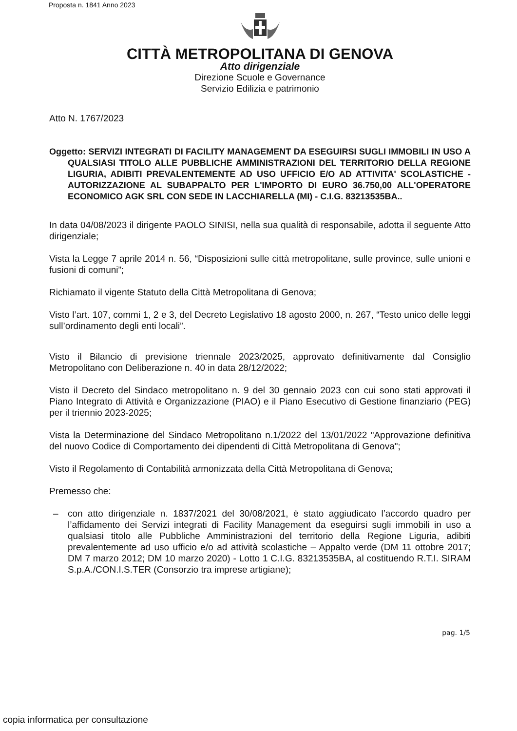Proposta n. 1841 Anno 2023
CITTÀ METROPOLITANA DI GENOVA
Atto dirigenziale
Direzione Scuole e Governance
Servizio Edilizia e patrimonio
Atto N. 1767/2023
Oggetto: SERVIZI INTEGRATI DI FACILITY MANAGEMENT DA ESEGUIRSI SUGLI IMMOBILI IN USO A QUALSIASI TITOLO ALLE PUBBLICHE AMMINISTRAZIONI DEL TERRITORIO DELLA REGIONE LIGURIA, ADIBITI PREVALENTEMENTE AD USO UFFICIO E/O AD ATTIVITA' SCOLASTICHE - AUTORIZZAZIONE AL SUBAPPALTO PER L'IMPORTO DI EURO 36.750,00 ALL'OPERATORE ECONOMICO AGK SRL CON SEDE IN LACCHIARELLA (MI) - C.I.G. 83213535BA..
In data 04/08/2023 il dirigente PAOLO SINISI, nella sua qualità di responsabile, adotta il seguente Atto dirigenziale;
Vista la Legge 7 aprile 2014 n. 56, “Disposizioni sulle città metropolitane, sulle province, sulle unioni e fusioni di comuni”;
Richiamato il vigente Statuto della Città Metropolitana di Genova;
Visto l’art. 107, commi 1, 2 e 3, del Decreto Legislativo 18 agosto 2000, n. 267, “Testo unico delle leggi sull’ordinamento degli enti locali”.
Visto il Bilancio di previsione triennale 2023/2025, approvato definitivamente dal Consiglio Metropolitano con Deliberazione n. 40 in data 28/12/2022;
Visto il Decreto del Sindaco metropolitano n. 9 del 30 gennaio 2023 con cui sono stati approvati il Piano Integrato di Attività e Organizzazione (PIAO) e il Piano Esecutivo di Gestione finanziario (PEG) per il triennio 2023-2025;
Vista la Determinazione del Sindaco Metropolitano n.1/2022 del 13/01/2022 "Approvazione definitiva del nuovo Codice di Comportamento dei dipendenti di Città Metropolitana di Genova";
Visto il Regolamento di Contabilità armonizzata della Città Metropolitana di Genova;
Premesso che:
– con atto dirigenziale n. 1837/2021 del 30/08/2021, è stato aggiudicato l’accordo quadro per l’affidamento dei Servizi integrati di Facility Management da eseguirsi sugli immobili in uso a qualsiasi titolo alle Pubbliche Amministrazioni del territorio della Regione Liguria, adibiti prevalentemente ad uso ufficio e/o ad attività scolastiche – Appalto verde (DM 11 ottobre 2017; DM 7 marzo 2012; DM 10 marzo 2020) - Lotto 1 C.I.G. 83213535BA, al costituendo R.T.I. SIRAM S.p.A./CON.I.S.TER (Consorzio tra imprese artigiane);
pag. 1/5
copia informatica per consultazione